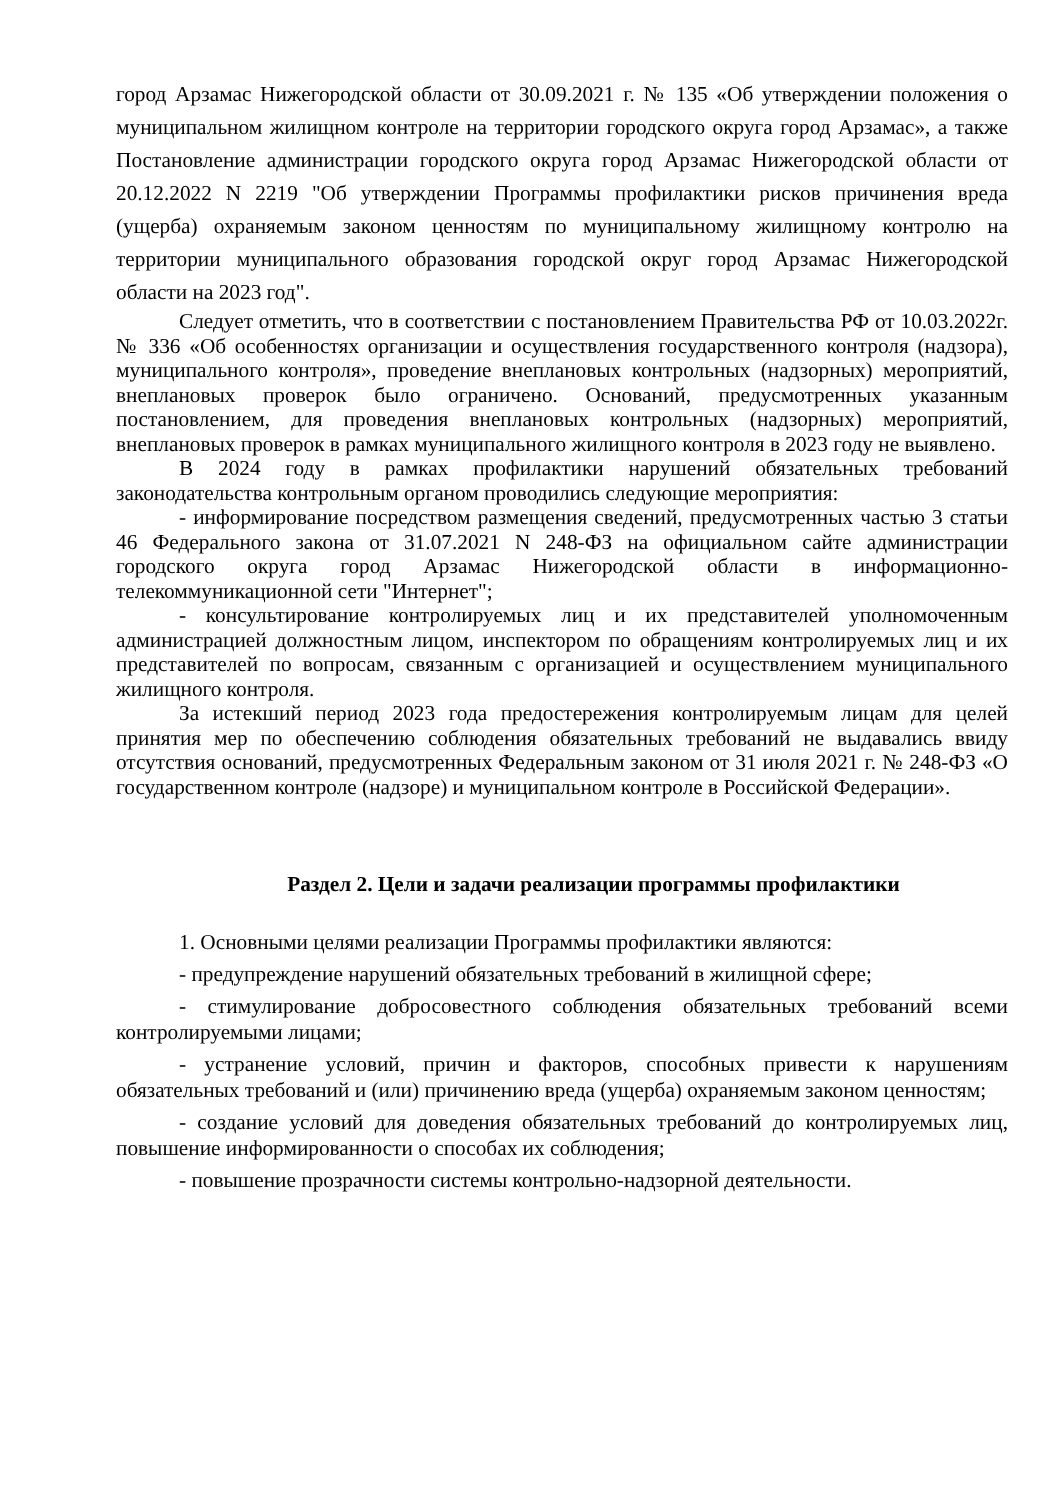город Арзамас Нижегородской области от 30.09.2021 г. № 135 «Об утверждении положения о муниципальном жилищном контроле на территории городского округа город Арзамас», а также Постановление администрации городского округа город Арзамас Нижегородской области от 20.12.2022 N 2219 "Об утверждении Программы профилактики рисков причинения вреда (ущерба) охраняемым законом ценностям по муниципальному жилищному контролю на территории муниципального образования городской округ город Арзамас Нижегородской области на 2023 год".
Следует отметить, что в соответствии с постановлением Правительства РФ от 10.03.2022г. № 336 «Об особенностях организации и осуществления государственного контроля (надзора), муниципального контроля», проведение внеплановых контрольных (надзорных) мероприятий, внеплановых проверок было ограничено. Оснований, предусмотренных указанным постановлением, для проведения внеплановых контрольных (надзорных) мероприятий, внеплановых проверок в рамках муниципального жилищного контроля в 2023 году не выявлено.
В 2024 году в рамках профилактики нарушений обязательных требований законодательства контрольным органом проводились следующие мероприятия:
- информирование посредством размещения сведений, предусмотренных частью 3 статьи 46 Федерального закона от 31.07.2021 N 248-ФЗ на официальном сайте администрации городского округа город Арзамас Нижегородской области в информационно-телекоммуникационной сети "Интернет";
- консультирование контролируемых лиц и их представителей уполномоченным администрацией должностным лицом, инспектором по обращениям контролируемых лиц и их представителей по вопросам, связанным с организацией и осуществлением муниципального жилищного контроля.
За истекший период 2023 года предостережения контролируемым лицам для целей принятия мер по обеспечению соблюдения обязательных требований не выдавались ввиду отсутствия оснований, предусмотренных Федеральным законом от 31 июля 2021 г. № 248-ФЗ «О государственном контроле (надзоре) и муниципальном контроле в Российской Федерации».
Раздел 2. Цели и задачи реализации программы профилактики
1. Основными целями реализации Программы профилактики являются:
- предупреждение нарушений обязательных требований в жилищной сфере;
- стимулирование добросовестного соблюдения обязательных требований всеми контролируемыми лицами;
- устранение условий, причин и факторов, способных привести к нарушениям обязательных требований и (или) причинению вреда (ущерба) охраняемым законом ценностям;
- создание условий для доведения обязательных требований до контролируемых лиц, повышение информированности о способах их соблюдения;
- повышение прозрачности системы контрольно-надзорной деятельности.